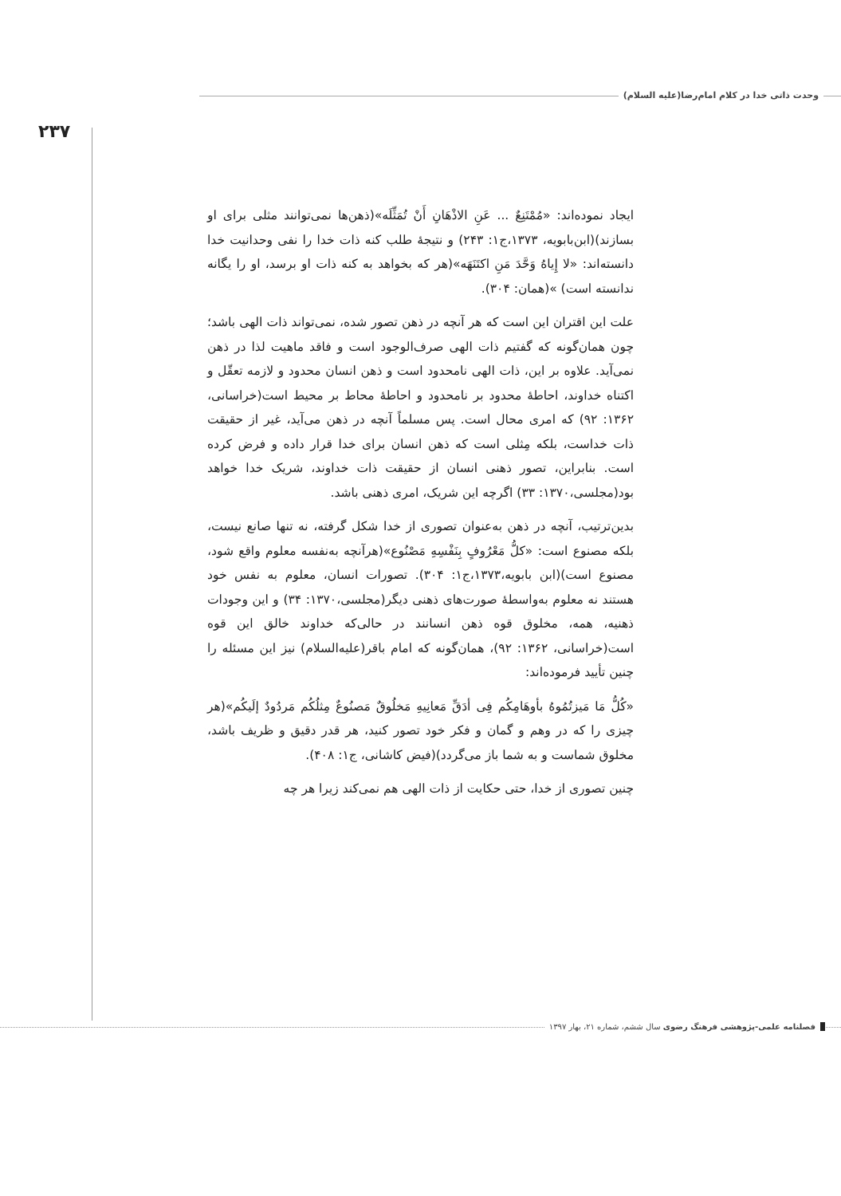وحدت ذاتی خدا در کلام امام‌رضا(علیه السلام)
۲۳۷
ایجاد نموده‌اند: «مُمْتَنِعٌ ... عَنِ الاذْهَانِ أَنْ تُمَثِّلَه»(ذهن‌ها نمی‌توانند مثلی برای او بسازند)(ابن‌بابویه، ۱۳۷۳،ج۱: ۲۴۳) و نتیجهٔ طلب کنه ذات خدا را نفی وحدانیت خدا دانسته‌اند: «لا إِیاهُ وَحَّدَ مَنِ اکتَنَهَه»(هر که بخواهد به کنه ذات او برسد، او را یگانه ندانسته است) »(همان: ۳۰۴).
علت این اقتران این است که هر آنچه در ذهن تصور شده، نمی‌تواند ذات الهی باشد؛ چون همان‌گونه که گفتیم ذات الهی صرف‌الوجود است و فاقد ماهیت لذا در ذهن نمی‌آید. علاوه بر این، ذات الهی نامحدود است و ذهن انسان محدود و لازمه تعقّل و اکتناه خداوند، احاطهٔ محدود بر نامحدود و احاطهٔ محاط بر محیط است(خراسانی، ۱۳۶۲: ۹۲) که امری محال است. پس مسلماً آنچه در ذهن می‌آید، غیر از حقیقت ذات خداست، بلکه مِثلی است که ذهن انسان برای خدا قرار داده و فرض کرده است. بنابراین، تصور ذهنی انسان از حقیقت ذات خداوند، شریک خدا خواهد بود(مجلسی،۱۳۷۰: ۳۳) اگرچه این شریک، امری ذهنی باشد.
بدین‌ترتیب، آنچه در ذهن به‌عنوان تصوری از خدا شکل گرفته، نه تنها صانع نیست، بلکه مصنوع است: «کلُّ مَعْرُوفٍ بِنَفْسِهِ مَصْنُوع»(هرآنچه به‌نفسه معلوم واقع شود، مصنوع است)(ابن بابویه،۱۳۷۳،ج۱: ۳۰۴). تصورات انسان، معلوم به نفس خود هستند نه معلوم به‌واسطهٔ صورت‌های ذهنی دیگر(مجلسی،۱۳۷۰: ۳۴) و این وجودات ذهنیه، همه، مخلوق قوه ذهن انسانند در حالی‌که خداوند خالق این قوه است(خراسانی، ۱۳۶۲: ۹۲)، همان‌گونه که امام باقر(علیه‌السلام) نیز این مسئله را چنین تأیید فرموده‌اند:
«کُلُّ مَا مَیزتُمُوهُ بأوهَامِکُم فِی أدَقِّ مَعانِیهِ مَخلُوقٌ مَصنُوعٌ مِثلُکُم مَردُودٌ إلَیکُم»(هر چیزی را که در وهم و گمان و فکر خود تصور کنید، هر قدر دقیق و ظریف باشد، مخلوق شماست و به شما باز می‌گردد)(فیض کاشانی، ج۱: ۴۰۸).
چنین تصوری از خدا، حتی حکایت از ذات الهی هم نمی‌کند زیرا هر چه
فصلنامه علمی-پژوهشی فرهنگ رضوی سال ششم، شماره ۲۱، بهار ۱۳۹۷